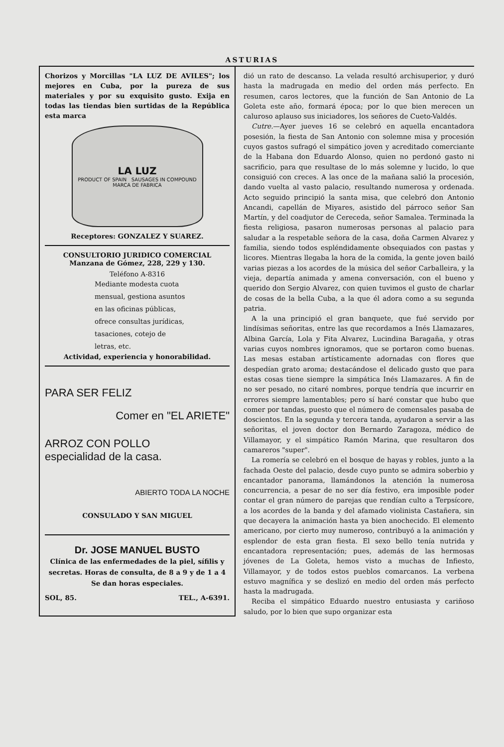ASTURIAS
Chorizos y Morcillas "LA LUZ DE AVILES"; los mejores en Cuba, por la pureza de sus materiales y por su exquisito gusto. Exija en todas las tiendas bien surtidas de la República esta marca
LA LUZ
PRODUCT OF SPAIN SAUSAGES IN COMPOUND
MARCA DE FABRICA
Receptores: GONZALEZ Y SUAREZ.
CONSULTORIO JURIDICO COMERCIAL
Manzana de Gómez, 228, 229 y 130.
Teléfono A-8316
Mediante modesta cuota mensual, gestiona asuntos en las oficinas públicas, ofrece consultas jurídicas, tasaciones, cotejo de letras, etc.
Actividad, experiencia y honorabilidad.
PARA SER FELIZ
Comer en "EL ARIETE"
ARROZ CON POLLO
especialidad de la casa.
ABIERTO TODA LA NOCHE
CONSULADO Y SAN MIGUEL
Dr. JOSE MANUEL BUSTO
Clínica de las enfermedades de la piel, sífilis y secretas. Horas de consulta, de 8 a 9 y de 1 a 4
Se dan horas especiales.
SOL, 85. TEL., A-6391.
dió un rato de descanso. La velada resultó archisuperior, y duró hasta la madrugada en medio del orden más perfecto. En resumen, caros lectores, que la función de San Antonio de La Goleta este año, formará época; por lo que bien merecen un caluroso aplauso sus iniciadores, los señores de Cueto-Valdés.
Cutre.—Ayer jueves 16 se celebró en aquella encantadora posesión, la fiesta de San Antonio con solemne misa y procesión cuyos gastos sufragó el simpático joven y acreditado comerciante de la Habana don Eduardo Alonso, quien no perdonó gasto ni sacrificio, para que resultase de lo más solemne y lucido, lo que consiguió con creces. A las once de la mañana salió la procesión, dando vuelta al vasto palacio, resultando numerosa y ordenada. Acto seguido principió la santa misa, que celebró don Antonio Ancandi, capellán de Miyares, asistido del párroco señor San Martín, y del coadjutor de Cereceda, señor Samalea. Terminada la fiesta religiosa, pasaron numerosas personas al palacio para saludar a la respetable señora de la casa, doña Carmen Alvarez y familia, siendo todos espléndidamente obsequiados con pastas y licores. Mientras llegaba la hora de la comida, la gente joven bailó varias piezas a los acordes de la música del señor Carballeira, y la vieja, departía animada y amena conversación, con el bueno y querido don Sergio Alvarez, con quien tuvimos el gusto de charlar de cosas de la bella Cuba, a la que él adora como a su segunda patria.
A la una principió el gran banquete, que fué servido por lindísimas señoritas, entre las que recordamos a Inés Llamazares, Albina García, Lola y Fita Alvarez, Lucindina Baragaña, y otras varias cuyos nombres ignoramos, que se portaron como buenas. Las mesas estaban artísticamente adornadas con flores que despedían grato aroma; destacándose el delicado gusto que para estas cosas tiene siempre la simpática Inés Llamazares. A fin de no ser pesado, no citaré nombres, porque tendría que incurrir en errores siempre lamentables; pero sí haré constar que hubo que comer por tandas, puesto que el número de comensales pasaba de doscientos. En la segunda y tercera tanda, ayudaron a servir a las señoritas, el joven doctor don Bernardo Zaragoza, médico de Villamayor, y el simpático Ramón Marina, que resultaron dos camareros "super".
La romería se celebró en el bosque de hayas y robles, junto a la fachada Oeste del palacio, desde cuyo punto se admira soberbio y encantador panorama, llamándonos la atención la numerosa concurrencia, a pesar de no ser día festivo, era imposible poder contar el gran número de parejas que rendían culto a Terpsícore, a los acordes de la banda y del afamado violinista Castañera, sin que decayera la animación hasta ya bien anochecido. El elemento americano, por cierto muy numeroso, contribuyó a la animación y esplendor de esta gran fiesta. El sexo bello tenía nutrida y encantadora representación; pues, además de las hermosas jóvenes de La Goleta, hemos visto a muchas de Infiesto, Villamayor, y de todos estos pueblos comarcanos. La verbena estuvo magnífica y se deslizó en medio del orden más perfecto hasta la madrugada.
Reciba el simpático Eduardo nuestro entusiasta y cariñoso saludo, por lo bien que supo organizar esta